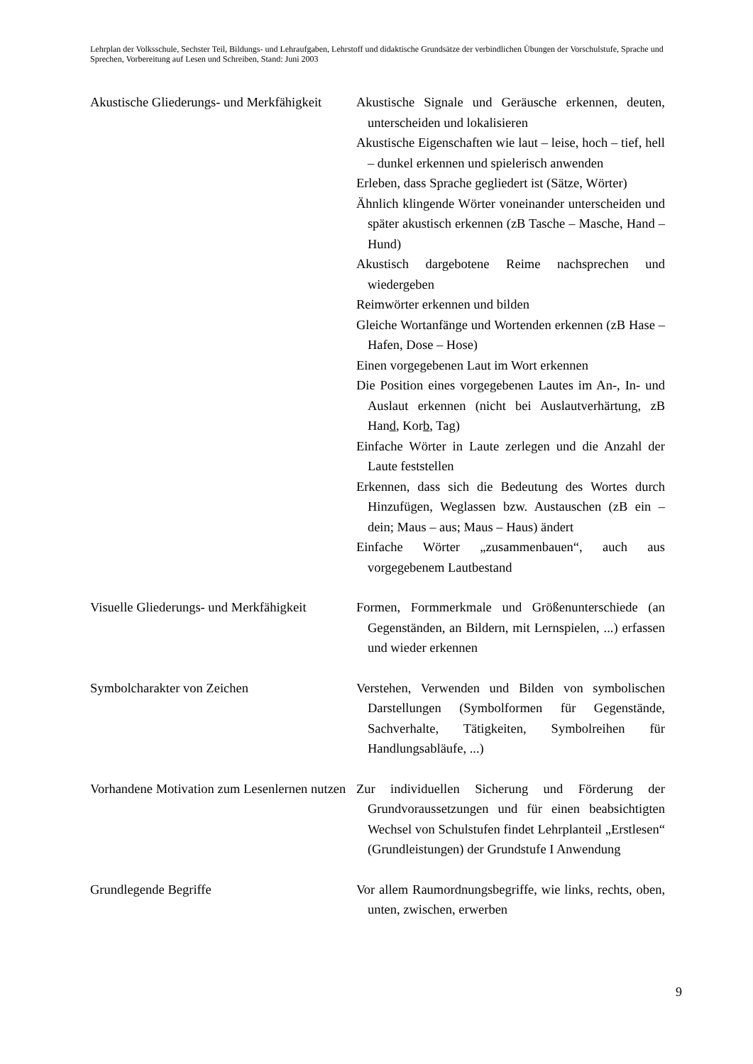Lehrplan der Volksschule, Sechster Teil, Bildungs- und Lehraufgaben, Lehrstoff und didaktische Grundsätze der verbindlichen Übungen der Vorschulstufe, Sprache und Sprechen, Vorbereitung auf Lesen und Schreiben, Stand: Juni 2003
Akustische Gliederungs- und Merkfähigkeit
Akustische Signale und Geräusche erkennen, deuten, unterscheiden und lokalisieren
Akustische Eigenschaften wie laut – leise, hoch – tief, hell – dunkel erkennen und spielerisch anwenden
Erleben, dass Sprache gegliedert ist (Sätze, Wörter)
Ähnlich klingende Wörter voneinander unterscheiden und später akustisch erkennen (zB Tasche – Masche, Hand – Hund)
Akustisch dargebotene Reime nachsprechen und wiedergeben
Reimwörter erkennen und bilden
Gleiche Wortanfänge und Wortenden erkennen (zB Hase – Hafen, Dose – Hose)
Einen vorgegebenen Laut im Wort erkennen
Die Position eines vorgegebenen Lautes im An-, In- und Auslaut erkennen (nicht bei Auslautverhärtung, zB Hand, Korb, Tag)
Einfache Wörter in Laute zerlegen und die Anzahl der Laute feststellen
Erkennen, dass sich die Bedeutung des Wortes durch Hinzufügen, Weglassen bzw. Austauschen (zB ein – dein; Maus – aus; Maus – Haus) ändert
Einfache Wörter „zusammenbauen“, auch aus vorgegebenem Lautbestand
Visuelle Gliederungs- und Merkfähigkeit
Formen, Formmerkmale und Größenunterschiede (an Gegenständen, an Bildern, mit Lernspielen, ...) erfassen und wieder erkennen
Symbolcharakter von Zeichen Verstehen, Verwenden und Bilden von symbolischen Darstellungen (Symbolformen für Gegenstände, Sachverhalte, Tätigkeiten, Symbolreihen für Handlungsabläufe, ...)
Vorhandene Motivation zum Lesenlernen nutzen
Zur individuellen Sicherung und Förderung der Grundvoraussetzungen und für einen beabsichtigten Wechsel von Schulstufen findet Lehrplanteil „Erstlesen“ (Grundleistungen) der Grundstufe I Anwendung
Grundlegende Begriffe Vor allem Raumordnungsbegriffe, wie links, rechts, oben, unten, zwischen, erwerben
9